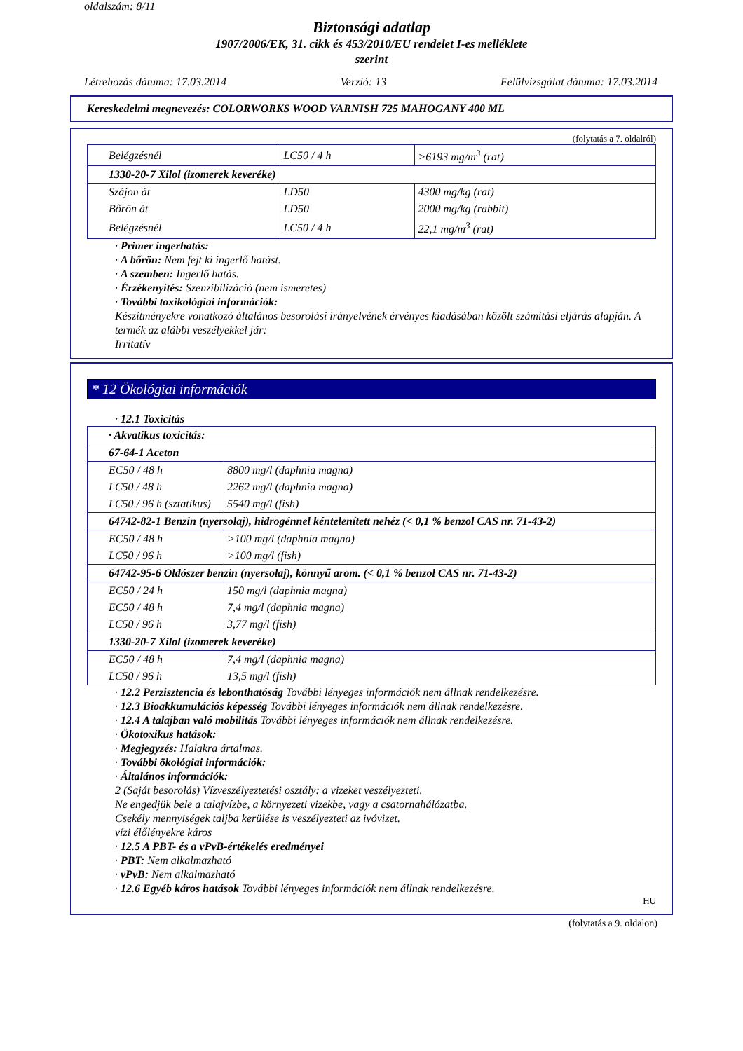oldalszám: 8/11
Biztonsági adatlap
1907/2006/EK, 31. cikk és 453/2010/EU rendelet I-es melléklete
szerint
Létrehozás dátuma: 17.03.2014 Verzió: 13 Felülvizsgálat dátuma: 17.03.2014
Kereskedelmi megnevezés: COLORWORKS WOOD VARNISH 725 MAHOGANY 400 ML
(folytatás a 7. oldalról)
| Belégzésnél | LC50 / 4 h | >6193 mg/m<sup>3</sup> (rat) |
| 1330-20-7 Xilol (izomerek keveréke) | | |
| Szájon át | LD50 | 4300 mg/kg (rat) |
| Bőrön át | LD50 | 2000 mg/kg (rabbit) |
| Belégzésnél | LC50 / 4 h | 22,1 mg/m<sup>3</sup> (rat) |
· Primer ingerhatás:
· A bőrön: Nem fejt ki ingerlő hatást.
· A szemben: Ingerlő hatás.
· Érzékenyítés: Szenzibilizáció (nem ismeretes)
· További toxikológiai információk:
Készítményekre vonatkozó általános besorolási irányelvének érvényes kiadásában közölt számítási eljárás alapján. A termék az alábbi veszélyekkel jár:
Irritatív
* 12 Ökológiai információk
· 12.1 Toxicitás
| · Akvatikus toxicitás: | |
| 67-64-1 Aceton | |
| EC50 / 48 h | 8800 mg/l (daphnia magna) |
| LC50 / 48 h | 2262 mg/l (daphnia magna) |
| LC50 / 96 h (sztatikus) | 5540 mg/l (fish) |
| 64742-82-1 Benzin (nyersolaj), hidrogénnel kéntelenített nehéz (< 0,1 % benzol CAS nr. 71-43-2) | |
| EC50 / 48 h | >100 mg/l (daphnia magna) |
| LC50 / 96 h | >100 mg/l (fish) |
| 64742-95-6 Oldószer benzin (nyersolaj), könnyű arom. (< 0,1 % benzol CAS nr. 71-43-2) | |
| EC50 / 24 h | 150 mg/l (daphnia magna) |
| EC50 / 48 h | 7,4 mg/l (daphnia magna) |
| LC50 / 96 h | 3,77 mg/l (fish) |
| 1330-20-7 Xilol (izomerek keveréke) | |
| EC50 / 48 h | 7,4 mg/l (daphnia magna) |
| LC50 / 96 h | 13,5 mg/l (fish) |
· 12.2 Perzisztencia és lebonthatóság További lényeges információk nem állnak rendelkezésre.
· 12.3 Bioakkumulációs képesség További lényeges információk nem állnak rendelkezésre.
· 12.4 A talajban való mobilitás További lényeges információk nem állnak rendelkezésre.
· Ökotoxikus hatások:
· Megjegyzés: Halakra ártalmas.
· További ökológiai információk:
· Általános információk:
2 (Saját besorolás) Vízveszélyeztetési osztály: a vizeket veszélyezteti.
Ne engedjük bele a talajvízbe, a környezeti vizekbe, vagy a csatornahálózatba.
Csekély mennyiségek taljba kerülése is veszélyezteti az ivóvizet.
vízi élőlényekre káros
· 12.5 A PBT- és a vPvB-értékelés eredményei
· PBT: Nem alkalmazható
· vPvB: Nem alkalmazható
· 12.6 Egyéb káros hatások További lényeges információk nem állnak rendelkezésre.
HU
(folytatás a 9. oldalon)